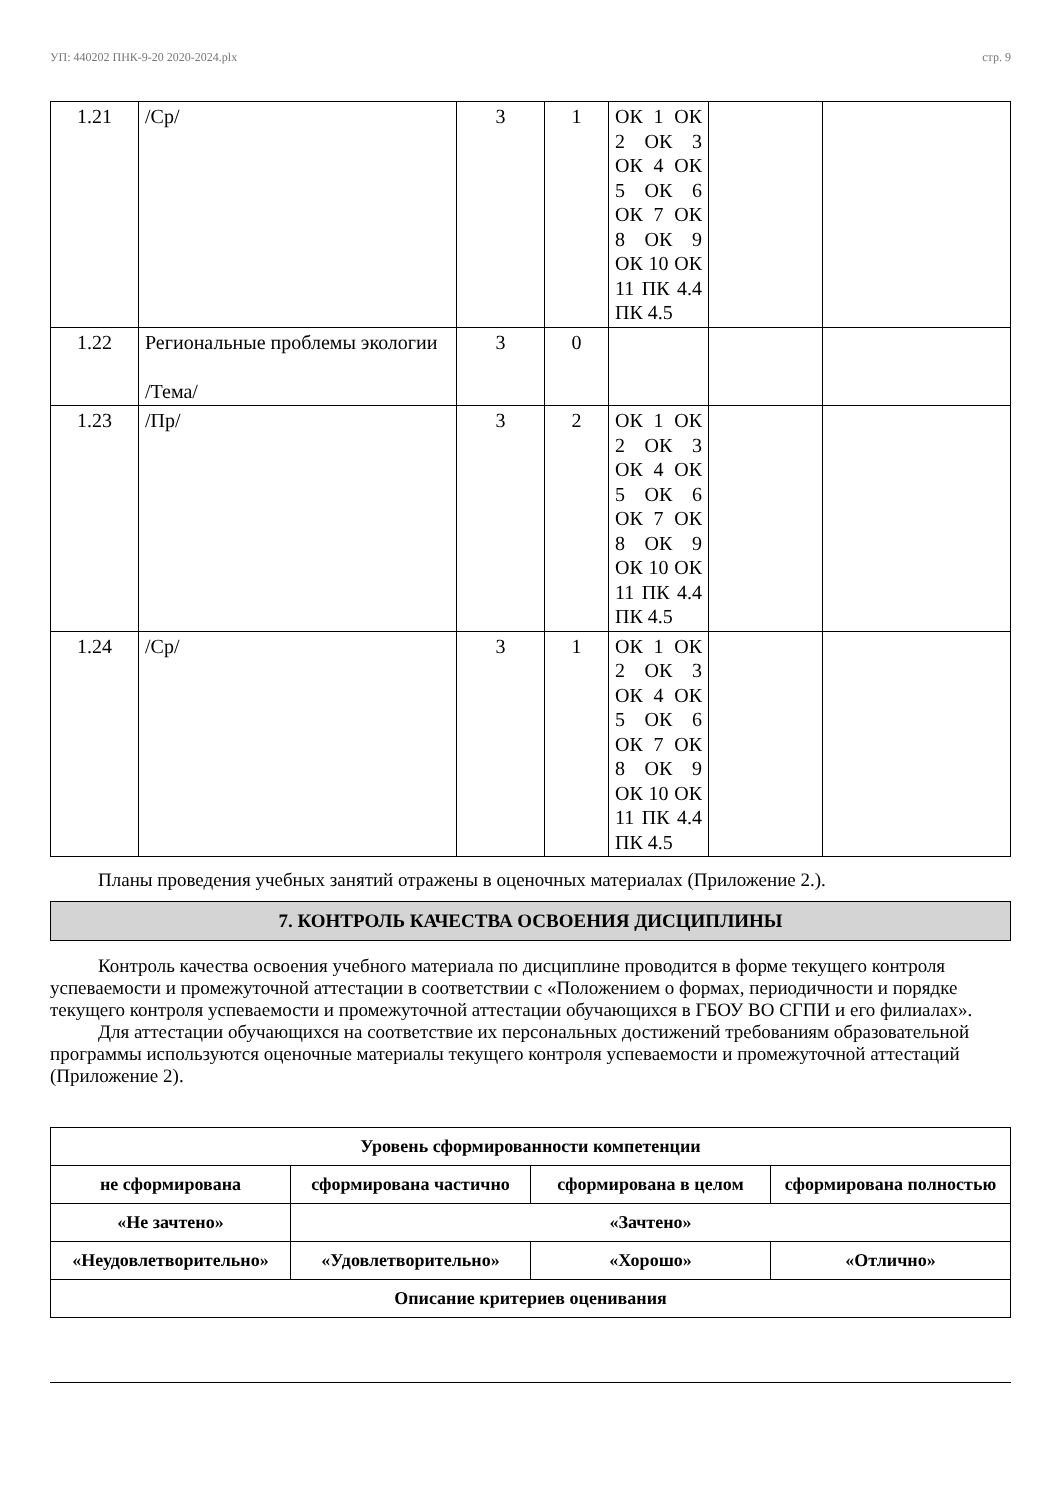УП: 440202 ПНК-9-20 2020-2024.plx стр. 9
| 1.21 | /Ср/ | 3 | 1 | ОК 1 ОК 2 ОК 3 ОК 4 ОК 5 ОК 6 ОК 7 ОК 8 ОК 9 ОК 10 ОК 11 ПК 4.4 ПК 4.5 | | |
| 1.22 | Региональные проблемы экологии /Тема/ | 3 | 0 | | | |
| 1.23 | /Пр/ | 3 | 2 | ОК 1 ОК 2 ОК 3 ОК 4 ОК 5 ОК 6 ОК 7 ОК 8 ОК 9 ОК 10 ОК 11 ПК 4.4 ПК 4.5 | | |
| 1.24 | /Ср/ | 3 | 1 | ОК 1 ОК 2 ОК 3 ОК 4 ОК 5 ОК 6 ОК 7 ОК 8 ОК 9 ОК 10 ОК 11 ПК 4.4 ПК 4.5 | | |
Планы проведения учебных занятий отражены в оценочных материалах (Приложение 2.).
7. КОНТРОЛЬ КАЧЕСТВА ОСВОЕНИЯ ДИСЦИПЛИНЫ
Контроль качества освоения учебного материала по дисциплине проводится в форме текущего контроля успеваемости и промежуточной аттестации в соответствии с «Положением о формах, периодичности и порядке текущего контроля успеваемости и промежуточной аттестации обучающихся в ГБОУ ВО СГПИ и его филиалах».
Для аттестации обучающихся на соответствие их персональных достижений требованиям образовательной программы используются оценочные материалы текущего контроля успеваемости и промежуточной аттестаций (Приложение 2).
| Уровень сформированности компетенции | | | |
| не сформирована | сформирована частично | сформирована в целом | сформирована полностью |
| «Не зачтено» | «Зачтено» | | |
| «Неудовлетворительно» | «Удовлетворительно» | «Хорошо» | «Отлично» |
| Описание критериев оценивания | | | |